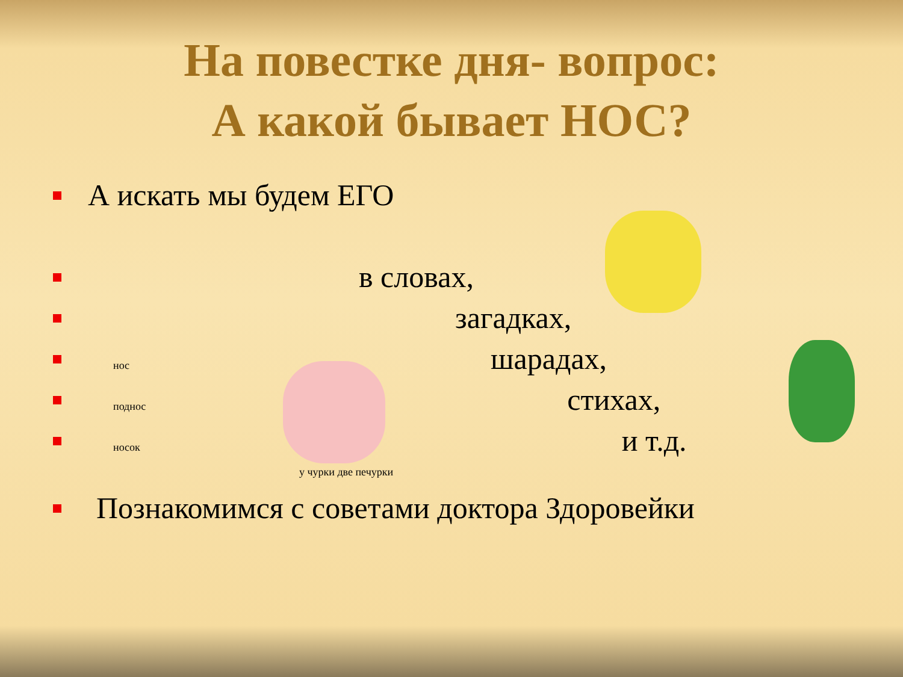На повестке дня- вопрос:
А какой бывает НОС?
А искать мы будем ЕГО
в словах,
загадках,
нос шарадах,
поднос стихах,
носок и т.д.
у чурки две печурки
Познакомимся с советами доктора Здоровейки